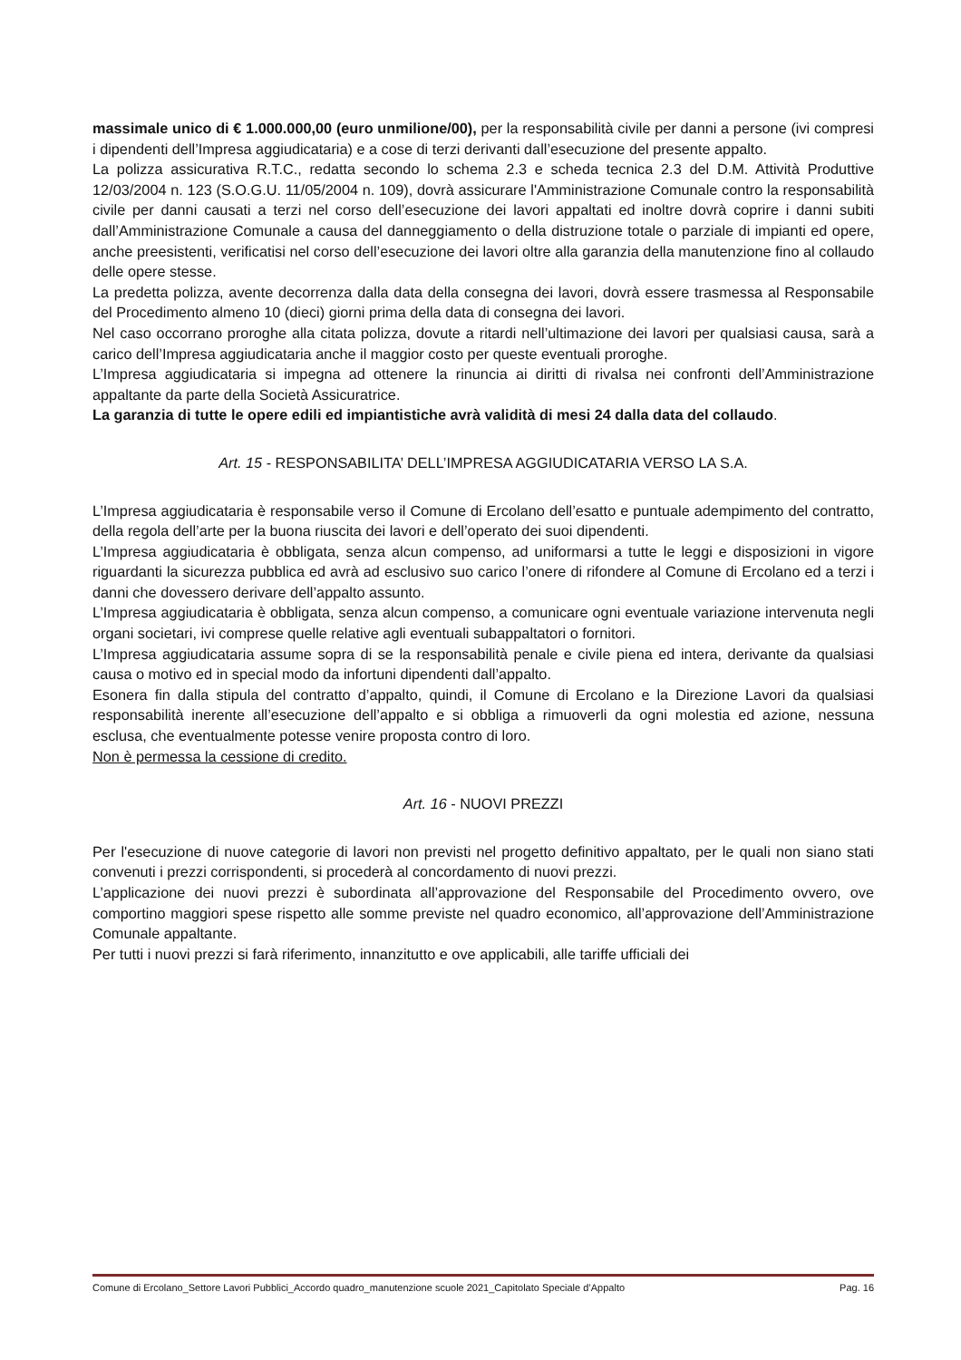massimale unico di € 1.000.000,00 (euro unmilione/00), per la responsabilità civile per danni a persone (ivi compresi i dipendenti dell’Impresa aggiudicataria) e a cose di terzi derivanti dall’esecuzione del presente appalto.
La polizza assicurativa R.T.C., redatta secondo lo schema 2.3 e scheda tecnica 2.3 del D.M. Attività Produttive 12/03/2004 n. 123 (S.O.G.U. 11/05/2004 n. 109), dovrà assicurare l'Amministrazione Comunale contro la responsabilità civile per danni causati a terzi nel corso dell’esecuzione dei lavori appaltati ed inoltre dovrà coprire i danni subiti dall’Amministrazione Comunale a causa del danneggiamento o della distruzione totale o parziale di impianti ed opere, anche preesistenti, verificatisi nel corso dell’esecuzione dei lavori oltre alla garanzia della manutenzione fino al collaudo delle opere stesse.
La predetta polizza, avente decorrenza dalla data della consegna dei lavori, dovrà essere trasmessa al Responsabile del Procedimento almeno 10 (dieci) giorni prima della data di consegna dei lavori.
Nel caso occorrano proroghe alla citata polizza, dovute a ritardi nell’ultimazione dei lavori per qualsiasi causa, sarà a carico dell’Impresa aggiudicataria anche il maggior costo per queste eventuali proroghe.
L’Impresa aggiudicataria si impegna ad ottenere la rinuncia ai diritti di rivalsa nei confronti dell’Amministrazione appaltante da parte della Società Assicuratrice.
La garanzia di tutte le opere edili ed impiantistiche avrà validità di mesi 24 dalla data del collaudo.
Art. 15 - RESPONSABILITA’ DELL’IMPRESA AGGIUDICATARIA VERSO LA S.A.
L’Impresa aggiudicataria è responsabile verso il Comune di Ercolano dell’esatto e puntuale adempimento del contratto, della regola dell’arte per la buona riuscita dei lavori e dell’operato dei suoi dipendenti.
L’Impresa aggiudicataria è obbligata, senza alcun compenso, ad uniformarsi a tutte le leggi e disposizioni in vigore riguardanti la sicurezza pubblica ed avrà ad esclusivo suo carico l’onere di rifondere al Comune di Ercolano ed a terzi i danni che dovessero derivare dell’appalto assunto.
L’Impresa aggiudicataria è obbligata, senza alcun compenso, a comunicare ogni eventuale variazione intervenuta negli organi societari, ivi comprese quelle relative agli eventuali subappaltatori o fornitori.
L’Impresa aggiudicataria assume sopra di se la responsabilità penale e civile piena ed intera, derivante da qualsiasi causa o motivo ed in special modo da infortuni dipendenti dall’appalto.
Esonera fin dalla stipula del contratto d’appalto, quindi, il Comune di Ercolano e la Direzione Lavori da qualsiasi responsabilità inerente all’esecuzione dell’appalto e si obbliga a rimuoverli da ogni molestia ed azione, nessuna esclusa, che eventualmente potesse venire proposta contro di loro.
Non è permessa la cessione di credito.
Art. 16 - NUOVI PREZZI
Per l'esecuzione di nuove categorie di lavori non previsti nel progetto definitivo appaltato, per le quali non siano stati convenuti i prezzi corrispondenti, si procederà al concordamento di nuovi prezzi.
L’applicazione dei nuovi prezzi è subordinata all’approvazione del Responsabile del Procedimento ovvero, ove comportino maggiori spese rispetto alle somme previste nel quadro economico, all’approvazione dell’Amministrazione Comunale appaltante.
Per tutti i nuovi prezzi si farà riferimento, innanzitutto e ove applicabili, alle tariffe ufficiali dei
Comune di Ercolano_Settore Lavori Pubblici_Accordo quadro_manutenzione scuole 2021_Capitolato Speciale d’Appalto Pag. 16